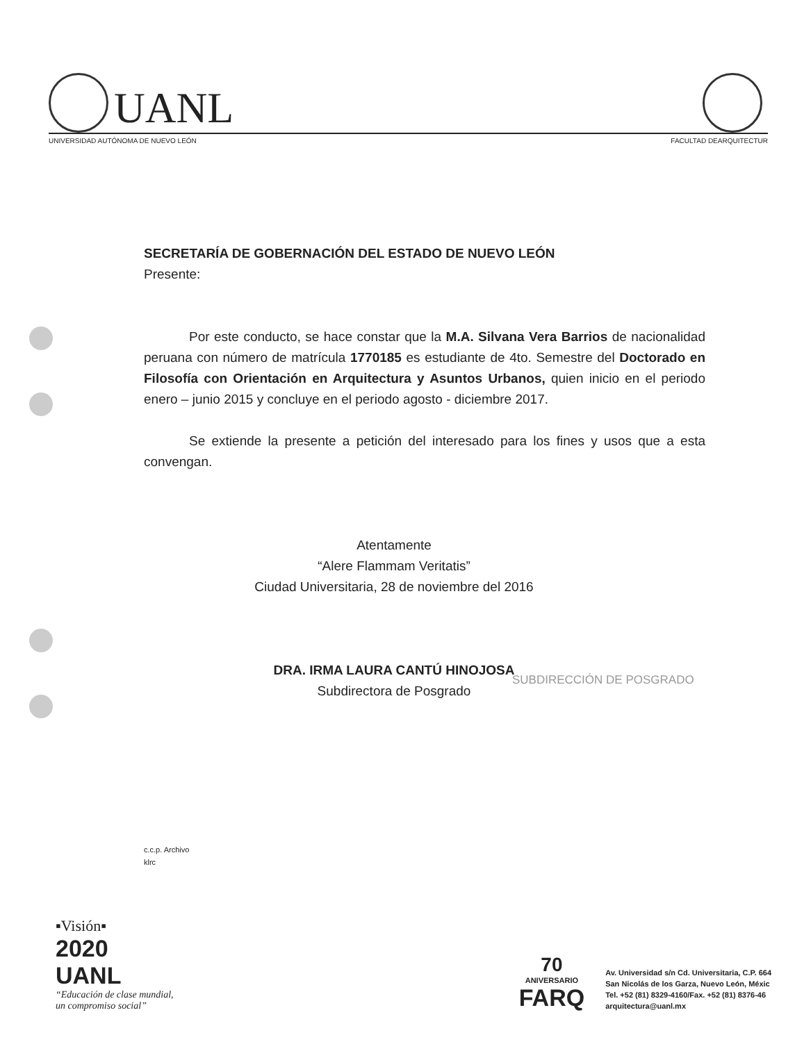UANL
UNIVERSIDAD AUTÓNOMA DE NUEVO LEÓN FACULTAD DEARQUITECTUR
SECRETARÍA DE GOBERNACIÓN DEL ESTADO DE NUEVO LEÓN
Presente:
Por este conducto, se hace constar que la M.A. Silvana Vera Barrios de nacionalidad peruana con número de matrícula 1770185 es estudiante de 4to. Semestre del Doctorado en Filosofía con Orientación en Arquitectura y Asuntos Urbanos, quien inicio en el periodo enero – junio 2015 y concluye en el periodo agosto - diciembre 2017.
Se extiende la presente a petición del interesado para los fines y usos que a esta convengan.
Atentamente
“Alere Flammam Veritatis”
Ciudad Universitaria, 28 de noviembre del 2016
DRA. IRMA LAURA CANTÚ HINOJOSA
Subdirectora de Posgrado
SUBDIRECCIÓN DE POSGRADO
c.c.p. Archivo
klrc
▪Visión▪
2020
UANL
“Educación de clase mundial,
un compromiso social”
70
ANIVERSARIO
FARQ
Av. Universidad s/n Cd. Universitaria, C.P. 664
San Nicolás de los Garza, Nuevo León, Méxic
Tel. +52 (81) 8329-4160/Fax. +52 (81) 8376-46
arquitectura@uanl.mx